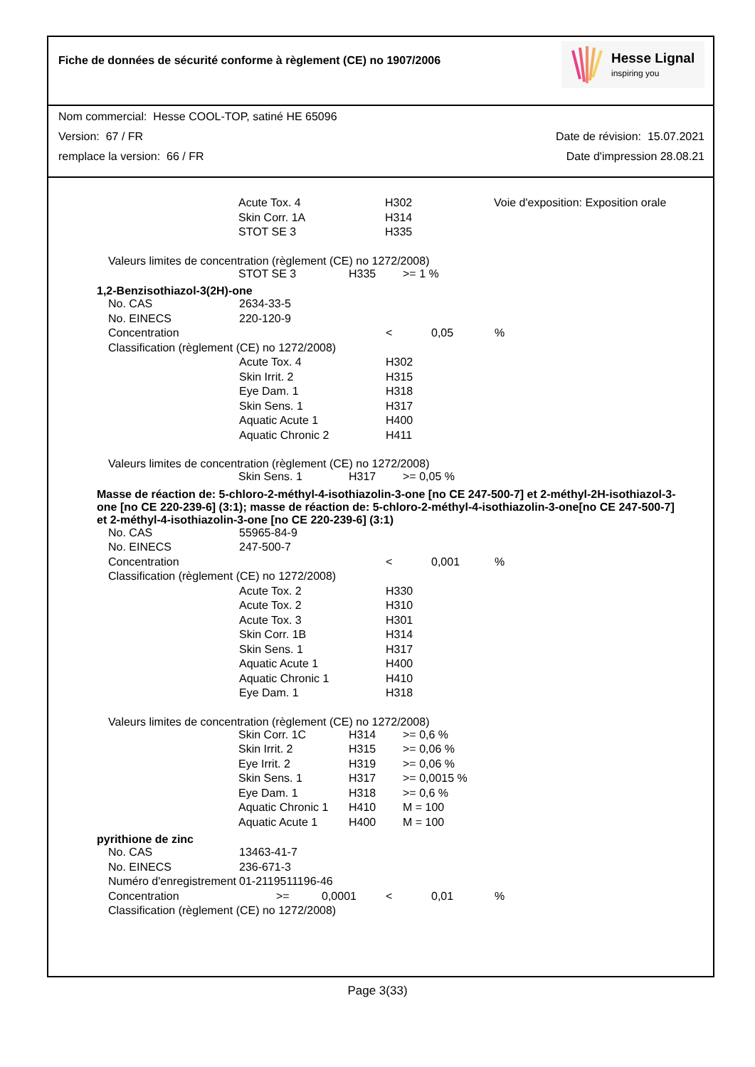Fiche de données de sécurité conforme à règlement (CE) no 1907/2006
Hesse Lignal
inspiring you
Nom commercial: Hesse COOL-TOP, satiné HE 65096
Version: 67 / FR Date de révision: 15.07.2021
remplace la version: 66 / FR Date d'impression 28.08.21
| Acute Tox. 4 | H302 | Voie d'exposition: Exposition orale |
| Skin Corr. 1A | H314 | |
| STOT SE 3 | H335 | |
Valeurs limites de concentration (règlement (CE) no 1272/2008)
| STOT SE 3 | H335 | >= 1 % |
1,2-Benzisothiazol-3(2H)-one
| No. CAS | 2634-33-5 | | | |
| No. EINECS | 220-120-9 | | | |
| Concentration | | < | 0,05 | % |
| Classification (règlement (CE) no 1272/2008) | | | | |
| | Acute Tox. 4 | H302 | | |
| | Skin Irrit. 2 | H315 | | |
| | Eye Dam. 1 | H318 | | |
| | Skin Sens. 1 | H317 | | |
| | Aquatic Acute 1 | H400 | | |
| | Aquatic Chronic 2 | H411 | | |
Valeurs limites de concentration (règlement (CE) no 1272/2008)
| Skin Sens. 1 | H317 | >= 0,05 % |
Masse de réaction de: 5-chloro-2-méthyl-4-isothiazolin-3-one [no CE 247-500-7] et 2-méthyl-2H-isothiazol-3-one [no CE 220-239-6] (3:1); masse de réaction de: 5-chloro-2-méthyl-4-isothiazolin-3-one[no CE 247-500-7] et 2-méthyl-4-isothiazolin-3-one [no CE 220-239-6] (3:1)
| No. CAS | 55965-84-9 | | | |
| No. EINECS | 247-500-7 | | | |
| Concentration | | < | 0,001 | % |
| Classification (règlement (CE) no 1272/2008) | | | | |
| | Acute Tox. 2 | H330 | | |
| | Acute Tox. 2 | H310 | | |
| | Acute Tox. 3 | H301 | | |
| | Skin Corr. 1B | H314 | | |
| | Skin Sens. 1 | H317 | | |
| | Aquatic Acute 1 | H400 | | |
| | Aquatic Chronic 1 | H410 | | |
| | Eye Dam. 1 | H318 | | |
Valeurs limites de concentration (règlement (CE) no 1272/2008)
| Skin Corr. 1C | H314 | >= 0,6 % |
| Skin Irrit. 2 | H315 | >= 0,06 % |
| Eye Irrit. 2 | H319 | >= 0,06 % |
| Skin Sens. 1 | H317 | >= 0,0015 % |
| Eye Dam. 1 | H318 | >= 0,6 % |
| Aquatic Chronic 1 | H410 | M = 100 |
| Aquatic Acute 1 | H400 | M = 100 |
pyrithione de zinc
| No. CAS | 13463-41-7 | | | | | |
| No. EINECS | 236-671-3 | | | | | |
| Numéro d'enregistrement | 01-2119511196-46 | | | | | |
| Concentration | | >= | 0,0001 | < | 0,01 | % |
| Classification (règlement (CE) no 1272/2008) | | | | | | |
Page 3(33)